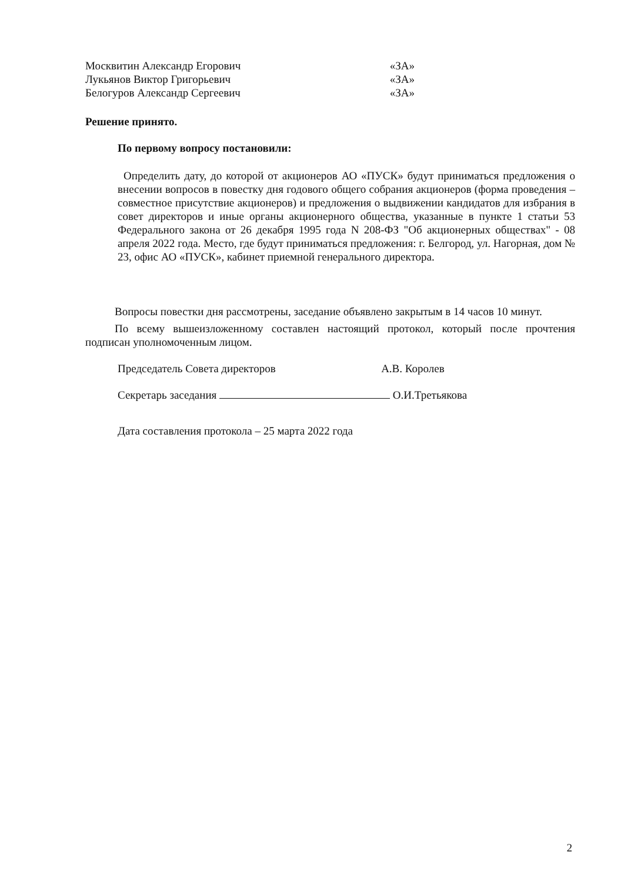Москвитин Александр Егорович «ЗА»
Лукьянов Виктор Григорьевич «ЗА»
Белогуров Александр Сергеевич «ЗА»
Решение принято.
По первому вопросу постановили:
Определить дату, до которой от акционеров АО «ПУСК» будут приниматься предложения о внесении вопросов в повестку дня годового общего собрания акционеров (форма проведения – совместное присутствие акционеров) и предложения о выдвижении кандидатов для избрания в совет директоров и иные органы акционерного общества, указанные в пункте 1 статьи 53 Федерального закона от 26 декабря 1995 года N 208-ФЗ "Об акционерных обществах" - 08 апреля 2022 года. Место, где будут приниматься предложения: г. Белгород, ул. Нагорная, дом № 23, офис АО «ПУСК», кабинет приемной генерального директора.
Вопросы повестки дня рассмотрены, заседание объявлено закрытым в 14 часов 10 минут.
По всему вышеизложенному составлен настоящий протокол, который после прочтения подписан уполномоченным лицом.
Председатель Совета директоров А.В. Королев
Секретарь заседания О.И.Третьякова
Дата составления протокола – 25 марта 2022 года
2